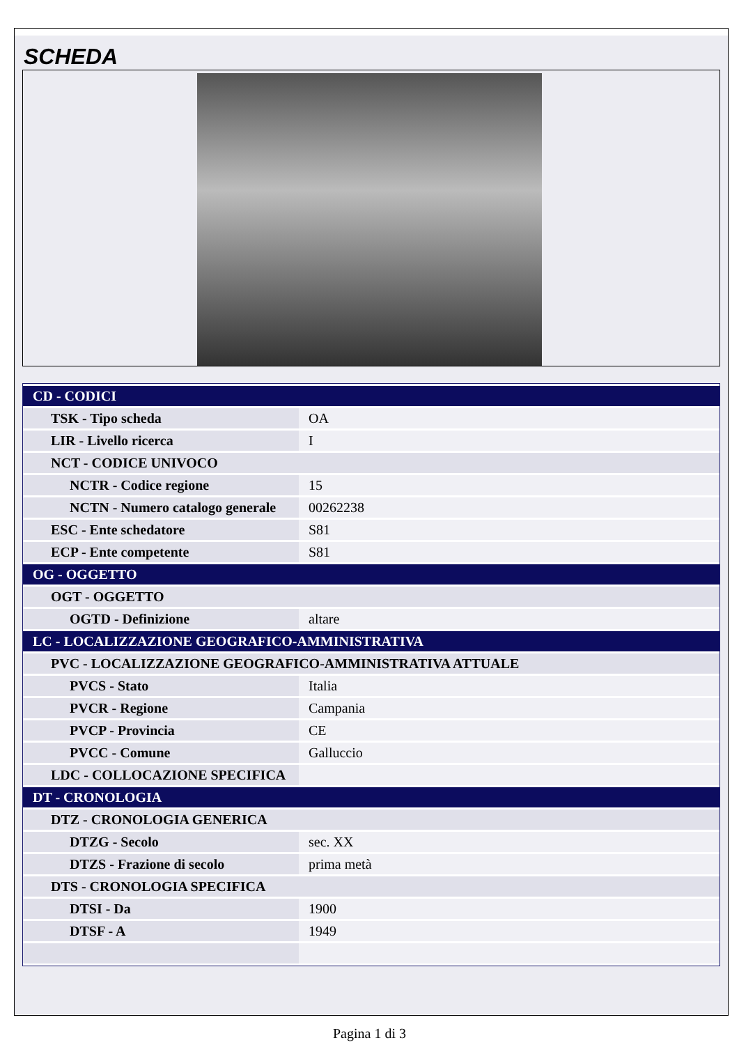SCHEDA
| CD - CODICI | |
| TSK - Tipo scheda | OA |
| LIR - Livello ricerca | I |
| NCT - CODICE UNIVOCO | |
| NCTR - Codice regione | 15 |
| NCTN - Numero catalogo generale | 00262238 |
| ESC - Ente schedatore | S81 |
| ECP - Ente competente | S81 |
| OG - OGGETTO | |
| OGT - OGGETTO | |
| OGTD - Definizione | altare |
| LC - LOCALIZZAZIONE GEOGRAFICO-AMMINISTRATIVA | |
| PVC - LOCALIZZAZIONE GEOGRAFICO-AMMINISTRATIVA ATTUALE | |
| PVCS - Stato | Italia |
| PVCR - Regione | Campania |
| PVCP - Provincia | CE |
| PVCC - Comune | Galluccio |
| LDC - COLLOCAZIONE SPECIFICA | |
| DT - CRONOLOGIA | |
| DTZ - CRONOLOGIA GENERICA | |
| DTZG - Secolo | sec. XX |
| DTZS - Frazione di secolo | prima metà |
| DTS - CRONOLOGIA SPECIFICA | |
| DTSI - Da | 1900 |
| DTSF - A | 1949 |
Pagina 1 di 3